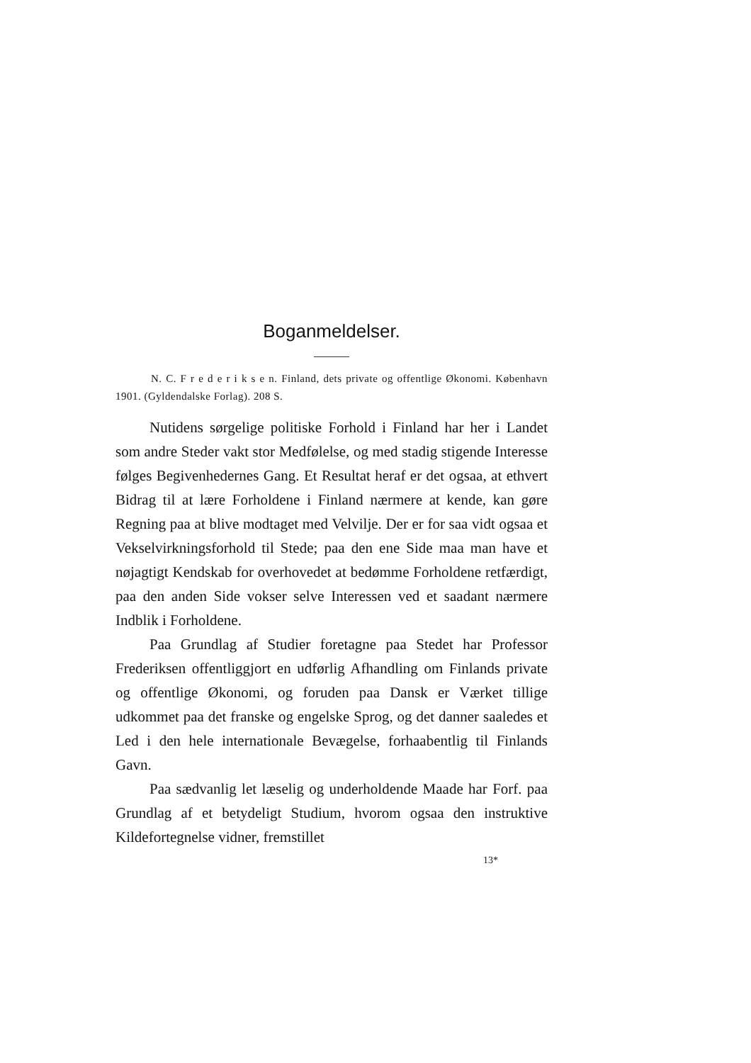Boganmeldelser.
N. C. F r e d e r i k s e n. Finland, dets private og offentlige Økonomi. København 1901. (Gyldendalske Forlag). 208 S.
Nutidens sørgelige politiske Forhold i Finland har her i Landet som andre Steder vakt stor Medfølelse, og med stadig stigende Interesse følges Begivenhedernes Gang. Et Resultat heraf er det ogsaa, at ethvert Bidrag til at lære Forholdene i Finland nærmere at kende, kan gøre Regning paa at blive modtaget med Velvilje. Der er for saa vidt ogsaa et Vekselvirkningsforhold til Stede; paa den ene Side maa man have et nøjagtigt Kendskab for overhovedet at bedømme Forholdene retfærdigt, paa den anden Side vokser selve Interessen ved et saadant nærmere Indblik i Forholdene.
Paa Grundlag af Studier foretagne paa Stedet har Professor Frederiksen offentliggjort en udførlig Afhandling om Finlands private og offentlige Økonomi, og foruden paa Dansk er Værket tillige udkommet paa det franske og engelske Sprog, og det danner saaledes et Led i den hele internationale Bevægelse, forhaabentlig til Finlands Gavn.
Paa sædvanlig let læselig og underholdende Maade har Forf. paa Grundlag af et betydeligt Studium, hvorom ogsaa den instruktive Kildefortegnelse vidner, fremstillet
13*